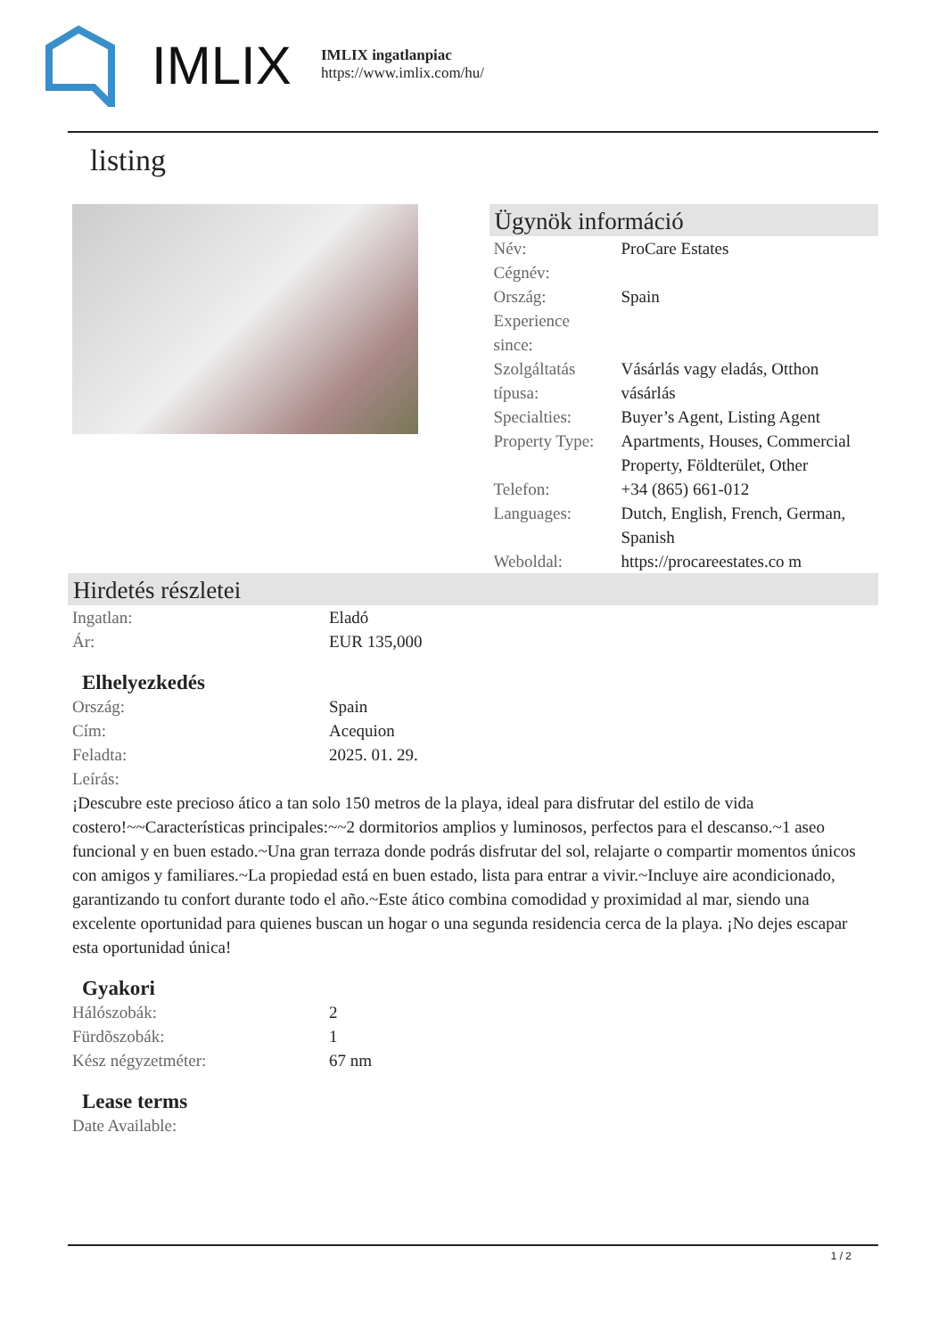IMLIX
IMLIX ingatlanpiac
https://www.imlix.com/hu/
listing
Ügynök információ
| Név: | ProCare Estates |
| Cégnév: | |
| Ország: | Spain |
| Experience since: | |
| Szolgáltatás típusa: | Vásárlás vagy eladás, Otthon vásárlás |
| Specialties: | Buyer’s Agent, Listing Agent |
| Property Type: | Apartments, Houses, Commercial Property, Földterület, Other |
| Telefon: | +34 (865) 661-012 |
| Languages: | Dutch, English, French, German, Spanish |
| Weboldal: | https://procareestates.co m |
Hirdetés részletei
| Ingatlan: | Eladó |
| Ár: | EUR 135,000 |
Elhelyezkedés
| Ország: | Spain |
| Cím: | Acequion |
| Feladta: | 2025. 01. 29. |
| Leírás: | |
¡Descubre este precioso ático a tan solo 150 metros de la playa, ideal para disfrutar del estilo de vida costero!~~Características principales:~~2 dormitorios amplios y luminosos, perfectos para el descanso.~1 aseo funcional y en buen estado.~Una gran terraza donde podrás disfrutar del sol, relajarte o compartir momentos únicos con amigos y familiares.~La propiedad está en buen estado, lista para entrar a vivir.~Incluye aire acondicionado, garantizando tu confort durante todo el año.~Este ático combina comodidad y proximidad al mar, siendo una excelente oportunidad para quienes buscan un hogar o una segunda residencia cerca de la playa. ¡No dejes escapar esta oportunidad única!
Gyakori
| Hálószobák: | 2 |
| Fürdõszobák: | 1 |
| Kész négyzetméter: | 67 nm |
Lease terms
| Date Available: | |
1 / 2